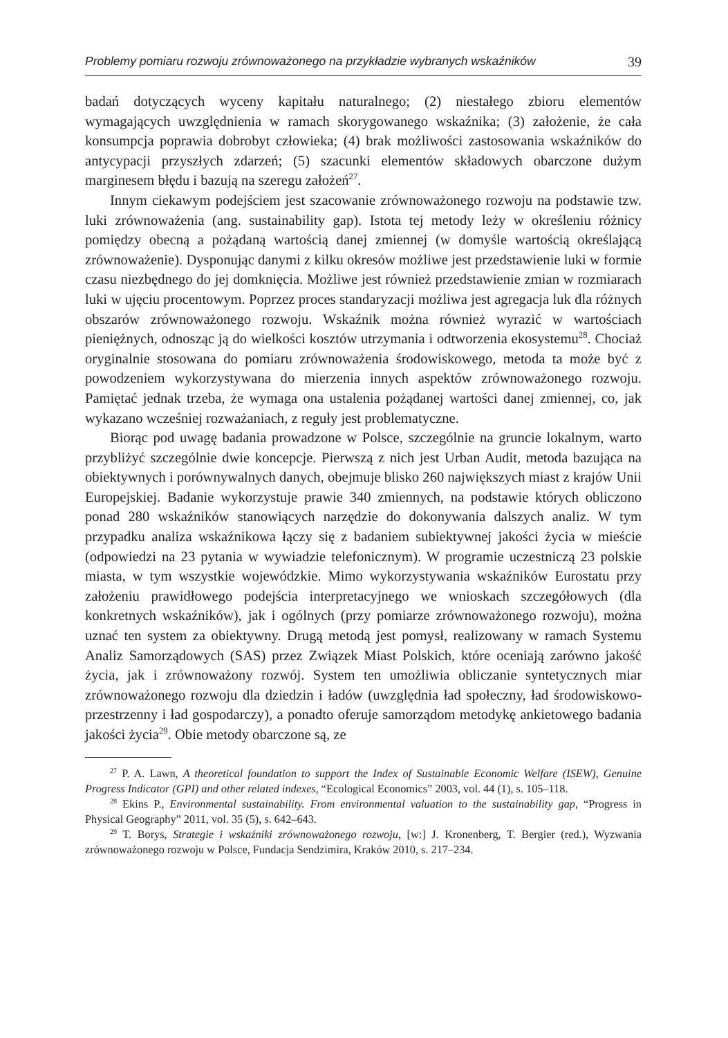Problemy pomiaru rozwoju zrównoważonego na przykładzie wybranych wskaźników 39
badań dotyczących wyceny kapitału naturalnego; (2) niestałego zbioru elementów wymagających uwzględnienia w ramach skorygowanego wskaźnika; (3) założenie, że cała konsumpcja poprawia dobrobyt człowieka; (4) brak możliwości zastosowania wskaźników do antycypacji przyszłych zdarzeń; (5) szacunki elementów składowych obarczone dużym marginesem błędu i bazują na szeregu założeń<sup>27</sup>.
Innym ciekawym podejściem jest szacowanie zrównoważonego rozwoju na podstawie tzw. luki zrównoważenia (ang. sustainability gap). Istota tej metody leży w określeniu różnicy pomiędzy obecną a pożądaną wartością danej zmiennej (w domyśle wartością określającą zrównoważenie). Dysponując danymi z kilku okresów możliwe jest przedstawienie luki w formie czasu niezbędnego do jej domknięcia. Możliwe jest również przedstawienie zmian w rozmiarach luki w ujęciu procentowym. Poprzez proces standaryzacji możliwa jest agregacja luk dla różnych obszarów zrównoważonego rozwoju. Wskaźnik można również wyrazić w wartościach pieniężnych, odnosząc ją do wielkości kosztów utrzymania i odtworzenia ekosystemu<sup>28</sup>. Chociaż oryginalnie stosowana do pomiaru zrównoważenia środowiskowego, metoda ta może być z powodzeniem wykorzystywana do mierzenia innych aspektów zrównoważonego rozwoju. Pamiętać jednak trzeba, że wymaga ona ustalenia pożądanej wartości danej zmiennej, co, jak wykazano wcześniej rozważaniach, z reguły jest problematyczne.
Biorąc pod uwagę badania prowadzone w Polsce, szczególnie na gruncie lokalnym, warto przybliżyć szczególnie dwie koncepcje. Pierwszą z nich jest Urban Audit, metoda bazująca na obiektywnych i porównywalnych danych, obejmuje blisko 260 największych miast z krajów Unii Europejskiej. Badanie wykorzystuje prawie 340 zmiennych, na podstawie których obliczono ponad 280 wskaźników stanowiących narzędzie do dokonywania dalszych analiz. W tym przypadku analiza wskaźnikowa łączy się z badaniem subiektywnej jakości życia w mieście (odpowiedzi na 23 pytania w wywiadzie telefonicznym). W programie uczestniczą 23 polskie miasta, w tym wszystkie wojewódzkie. Mimo wykorzystywania wskaźników Eurostatu przy założeniu prawidłowego podejścia interpretacyjnego we wnioskach szczegółowych (dla konkretnych wskaźników), jak i ogólnych (przy pomiarze zrównoważonego rozwoju), można uznać ten system za obiektywny. Drugą metodą jest pomysł, realizowany w ramach Systemu Analiz Samorządowych (SAS) przez Związek Miast Polskich, które oceniają zarówno jakość życia, jak i zrównoważony rozwój. System ten umożliwia obliczanie syntetycznych miar zrównoważonego rozwoju dla dziedzin i ładów (uwzględnia ład społeczny, ład środowiskowo-przestrzenny i ład gospodarczy), a ponadto oferuje samorządom metodykę ankietowego badania jakości życia<sup>29</sup>. Obie metody obarczone są, ze
<sup>27</sup> P. A. Lawn, A theoretical foundation to support the Index of Sustainable Economic Welfare (ISEW), Genuine Progress Indicator (GPI) and other related indexes, “Ecological Economics” 2003, vol. 44 (1), s. 105–118.
<sup>28</sup> Ekins P., Environmental sustainability. From environmental valuation to the sustainability gap, “Progress in Physical Geography” 2011, vol. 35 (5), s. 642–643.
<sup>29</sup> T. Borys, Strategie i wskaźniki zrównoważonego rozwoju, [w:] J. Kronenberg, T. Bergier (red.), Wyzwania zrównoważonego rozwoju w Polsce, Fundacja Sendzimira, Kraków 2010, s. 217–234.